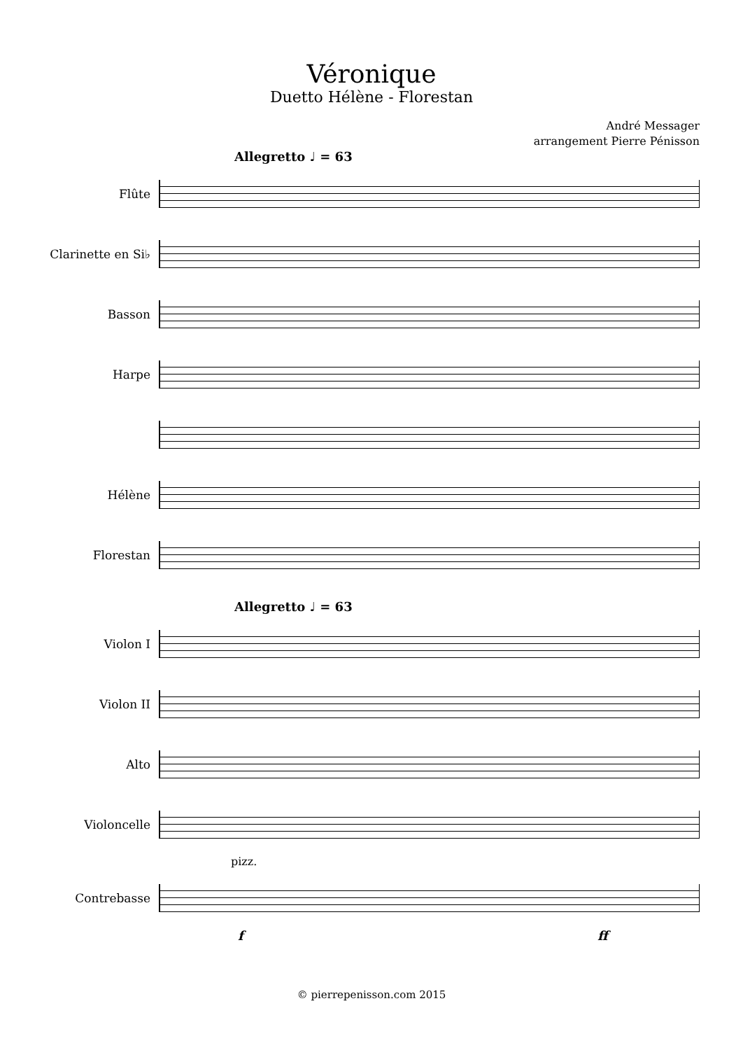Véronique
Duetto Hélène - Florestan
André Messager
arrangement Pierre Pénisson
Allegretto ♩ = 63
Flûte
Clarinette en Si♭
Basson
Harpe
Hélène
Florestan
Allegretto ♩ = 63
Violon I
Violon II
Alto
Violoncelle
pizz.
Contrebasse
f ff
© pierrepenisson.com 2015